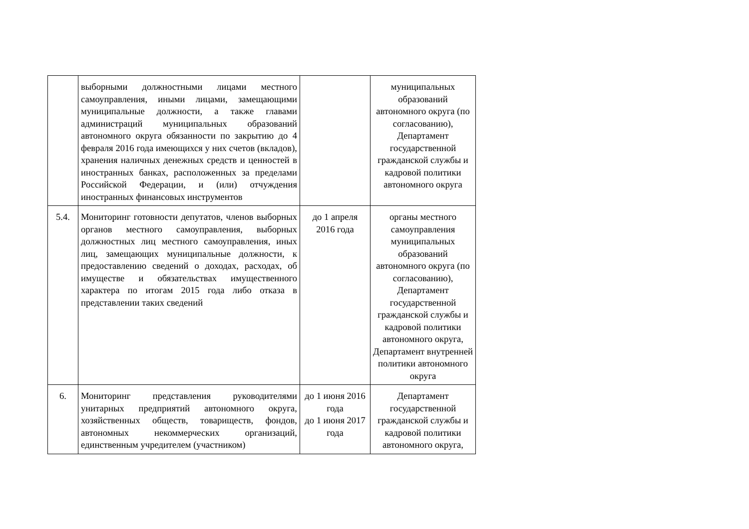| | выборными должностными лицами местного самоуправления, иными лицами, замещающими муниципальные должности, а также главами администраций муниципальных образований автономного округа обязанности по закрытию до 4 февраля 2016 года имеющихся у них счетов (вкладов), хранения наличных денежных средств и ценностей в иностранных банках, расположенных за пределами Российской Федерации, и (или) отчуждения иностранных финансовых инструментов | | муниципальных образований автономного округа (по согласованию), Департамент государственной гражданской службы и кадровой политики автономного округа |
| 5.4. | Мониторинг готовности депутатов, членов выборных органов местного самоуправления, выборных должностных лиц местного самоуправления, иных лиц, замещающих муниципальные должности, к предоставлению сведений о доходах, расходах, об имуществе и обязательствах имущественного характера по итогам 2015 года либо отказа в представлении таких сведений | до 1 апреля 2016 года | органы местного самоуправления муниципальных образований автономного округа (по согласованию), Департамент государственной гражданской службы и кадровой политики автономного округа, Департамент внутренней политики автономного округа |
| 6. | Мониторинг представления руководителями унитарных предприятий автономного округа, хозяйственных обществ, товариществ, фондов, автономных некоммерческих организаций, единственным учредителем (участником) | до 1 июня 2016 года до 1 июня 2017 года | Департамент государственной гражданской службы и кадровой политики автономного округа, |